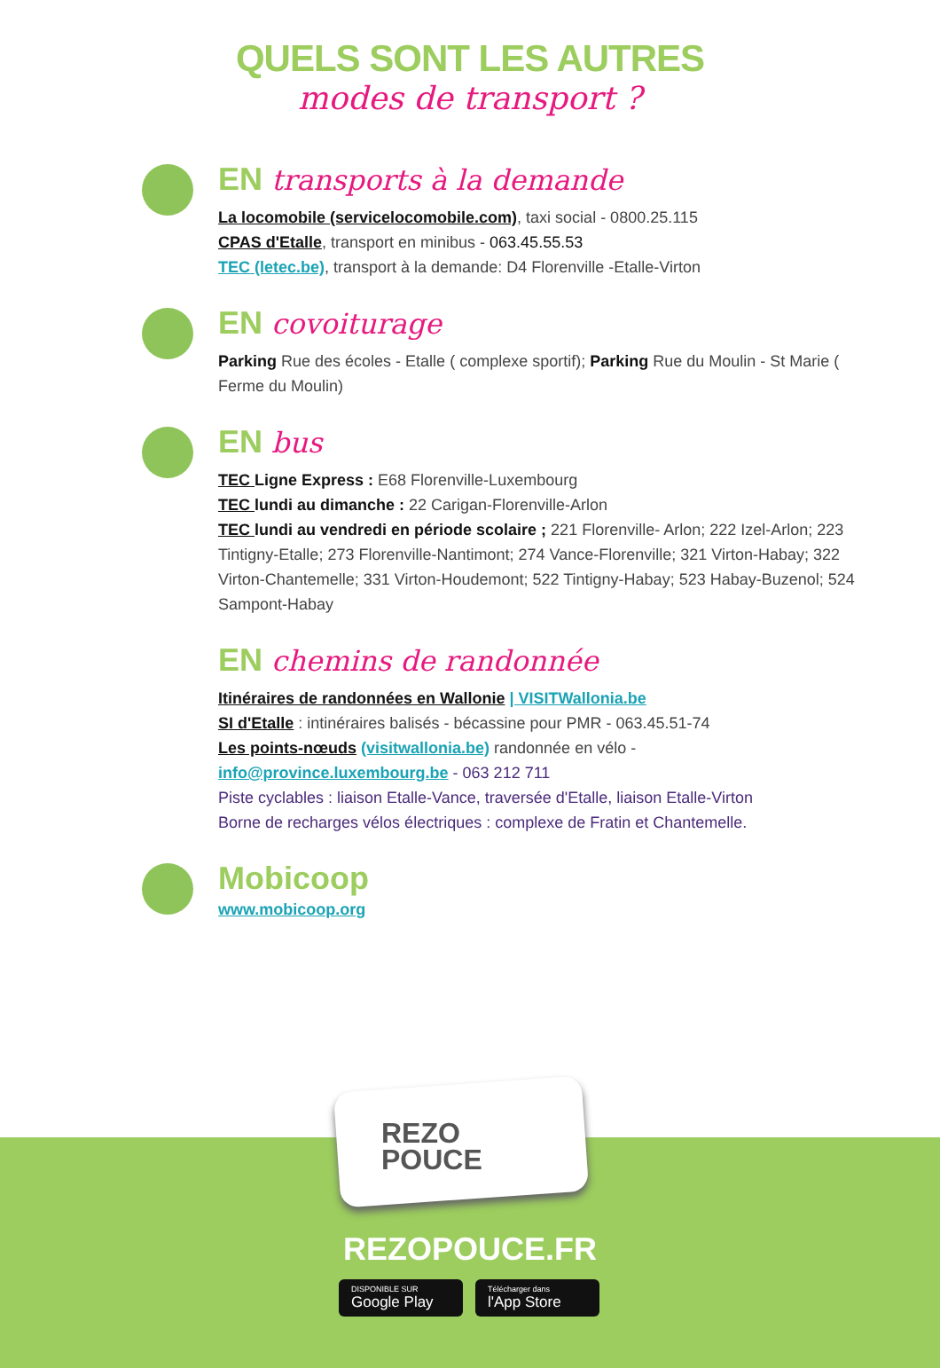QUELS SONT LES AUTRES
modes de transport ?
EN transports à la demande
La locomobile (servicelocomobile.com), taxi social - 0800.25.115
CPAS d'Etalle, transport en minibus - 063.45.55.53
TEC (letec.be), transport à la demande: D4 Florenville -Etalle-Virton
EN covoiturage
Parking Rue des écoles - Etalle ( complexe sportif); Parking Rue du Moulin - St Marie ( Ferme du Moulin)
EN bus
TEC Ligne Express : E68 Florenville-Luxembourg
TEC lundi au dimanche : 22 Carigan-Florenville-Arlon
TEC lundi au vendredi en période scolaire ; 221 Florenville- Arlon; 222 Izel-Arlon; 223 Tintigny-Etalle; 273 Florenville-Nantimont; 274 Vance-Florenville; 321 Virton-Habay; 322 Virton-Chantemelle; 331 Virton-Houdemont; 522 Tintigny-Habay; 523 Habay-Buzenol; 524 Sampont-Habay
EN chemins de randonnée
Itinéraires de randonnées en Wallonie | VISITWallonia.be
SI d'Etalle : intinéraires balisés - bécassine pour PMR - 063.45.51-74
Les points-nœuds (visitwallonia.be) randonnée en vélo -
info@province.luxembourg.be - 063 212 711
Piste cyclables : liaison Etalle-Vance, traversée d'Etalle, liaison Etalle-Virton
Borne de recharges vélos électriques : complexe de Fratin et Chantemelle.
Mobicoop
www.mobicoop.org
REZO
POUCE
REZOPOUCE.FR
DISPONIBLE SUR
Google Play
Télécharger dans
l'App Store